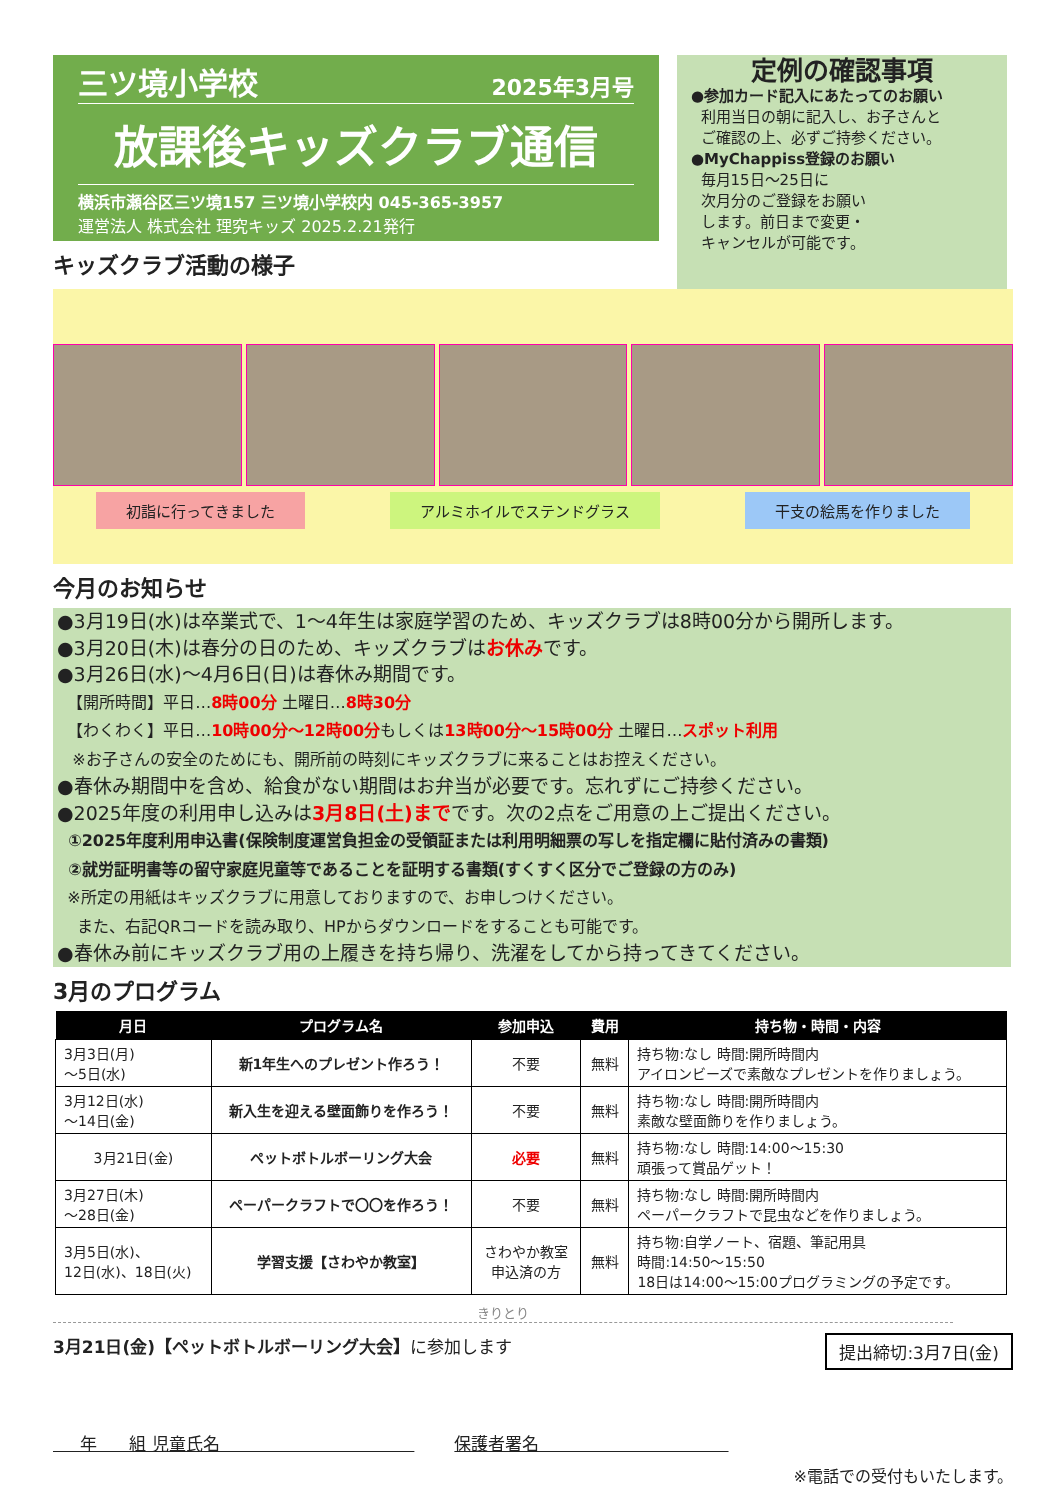三ツ境小学校 2025年3月号
放課後キッズクラブ通信
横浜市瀬谷区三ツ境157 三ツ境小学校内 045-365-3957
運営法人 株式会社 理究キッズ 2025.2.21発行
キッズクラブ活動の様子
定例の確認事項
●参加カード記入にあたってのお願い
利用当日の朝に記入し、お子さんと
ご確認の上、必ずご持参ください。
●MyChappiss登録のお願い
毎月15日～25日に
次月分のご登録をお願い
します。前日まで変更・
キャンセルが可能です。
初詣に行ってきました アルミホイルでステンドグラス 干支の絵馬を作りました
今月のお知らせ
●3月19日(水)は卒業式で、1～4年生は家庭学習のため、キッズクラブは8時00分から開所します。
●3月20日(木)は春分の日のため、キッズクラブはお休みです。
●3月26日(水)～4月6日(日)は春休み期間です。
【開所時間】平日…8時00分 土曜日…8時30分
【わくわく】平日…10時00分～12時00分もしくは13時00分～15時00分 土曜日…スポット利用
※お子さんの安全のためにも、開所前の時刻にキッズクラブに来ることはお控えください。
●春休み期間中を含め、給食がない期間はお弁当が必要です。忘れずにご持参ください。
●2025年度の利用申し込みは3月8日(土)までです。次の2点をご用意の上ご提出ください。
①2025年度利用申込書(保険制度運営負担金の受領証または利用明細票の写しを指定欄に貼付済みの書類)
②就労証明書等の留守家庭児童等であることを証明する書類(すくすく区分でご登録の方のみ)
※所定の用紙はキッズクラブに用意しておりますので、お申しつけください。
また、右記QRコードを読み取り、HPからダウンロードをすることも可能です。
●春休み前にキッズクラブ用の上履きを持ち帰り、洗濯をしてから持ってきてください。
3月のプログラム
| 月日 | プログラム名 | 参加申込 | 費用 | 持ち物・時間・内容 |
| --- | --- | --- | --- | --- |
| 3月3日(月) ～5日(水) | 新1年生へのプレゼント作ろう！ | 不要 | 無料 | 持ち物:なし 時間:開所時間内 アイロンビーズで素敵なプレゼントを作りましょう。 |
| 3月12日(水) ～14日(金) | 新入生を迎える壁面飾りを作ろう！ | 不要 | 無料 | 持ち物:なし 時間:開所時間内 素敵な壁面飾りを作りましょう。 |
| 3月21日(金) | ペットボトルボーリング大会 | 必要 | 無料 | 持ち物:なし 時間:14:00～15:30 頑張って賞品ゲット！ |
| 3月27日(木) ～28日(金) | ペーパークラフトで〇〇を作ろう！ | 不要 | 無料 | 持ち物:なし 時間:開所時間内 ペーパークラフトで昆虫などを作りましょう。 |
| 3月5日(水)、 12日(水)、18日(火) | 学習支援【さわやか教室】 | さわやか教室 申込済の方 | 無料 | 持ち物:自学ノート、宿題、筆記用具 時間:14:50～15:50 18日は14:00～15:00プログラミングの予定です。 |
きりとり
3月21日(金)【ペットボトルボーリング大会】に参加します 提出締切:3月7日(金)
年 組 児童氏名 保護者署名
※電話での受付もいたします。